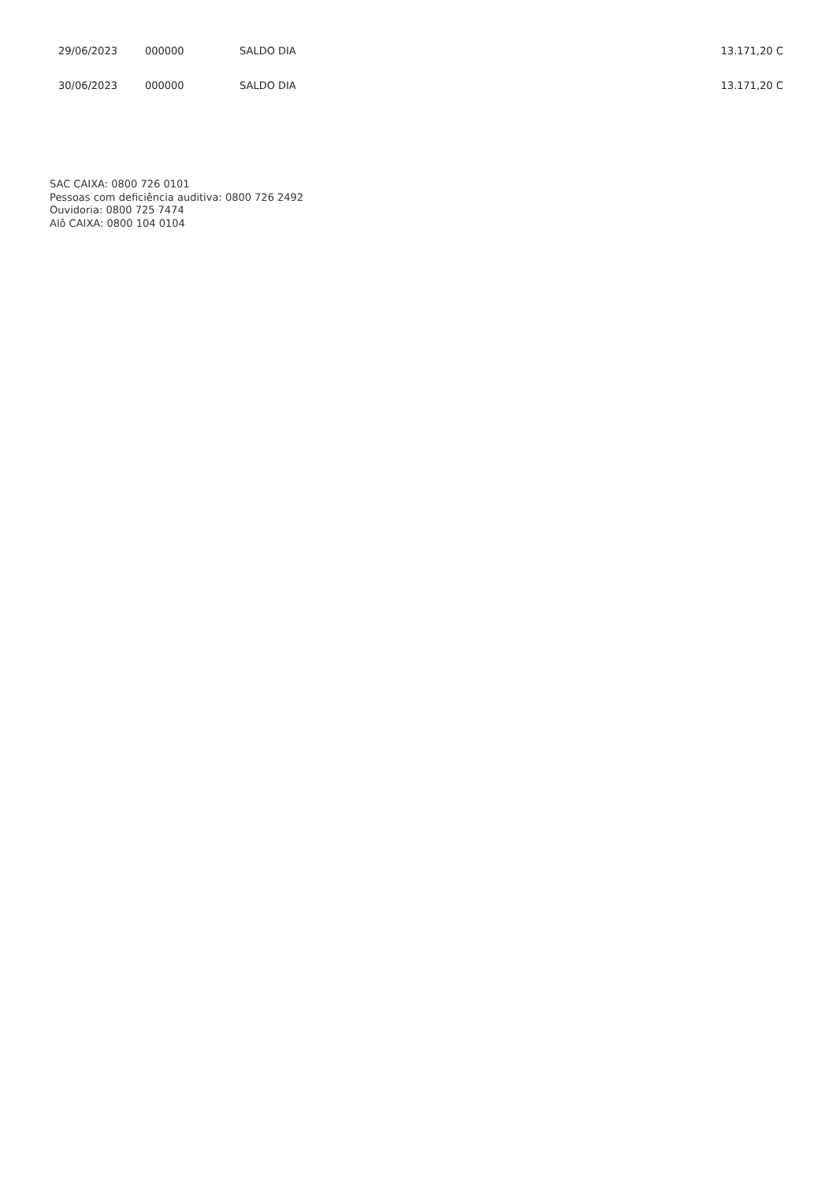| 29/06/2023 | 000000 | SALDO DIA | 13.171,20 C |
| 30/06/2023 | 000000 | SALDO DIA | 13.171,20 C |
SAC CAIXA: 0800 726 0101
Pessoas com deficiência auditiva: 0800 726 2492
Ouvidoria: 0800 725 7474
Alô CAIXA: 0800 104 0104